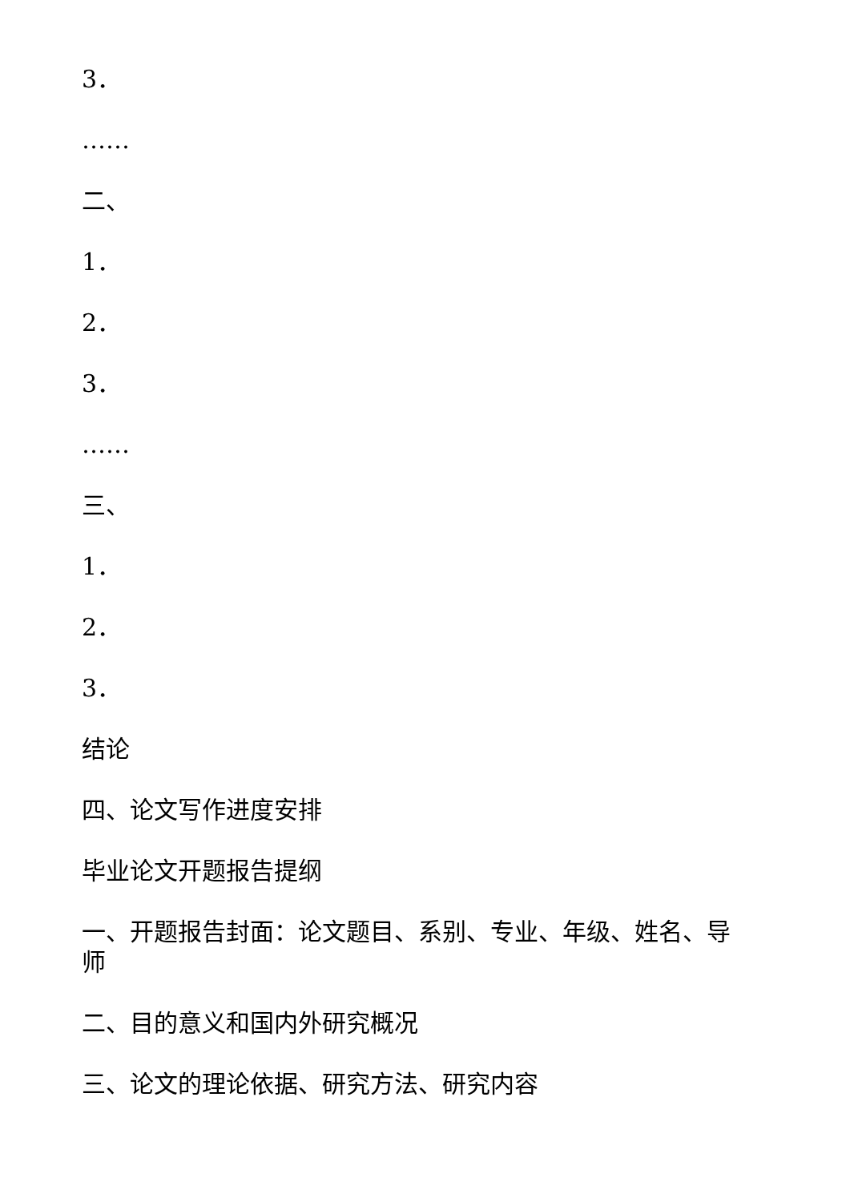3．
……
二、
1．
2．
3．
……
三、
1．
2．
3．
结论
四、论文写作进度安排
毕业论文开题报告提纲
一、开题报告封面：论文题目、系别、专业、年级、姓名、导师
二、目的意义和国内外研究概况
三、论文的理论依据、研究方法、研究内容